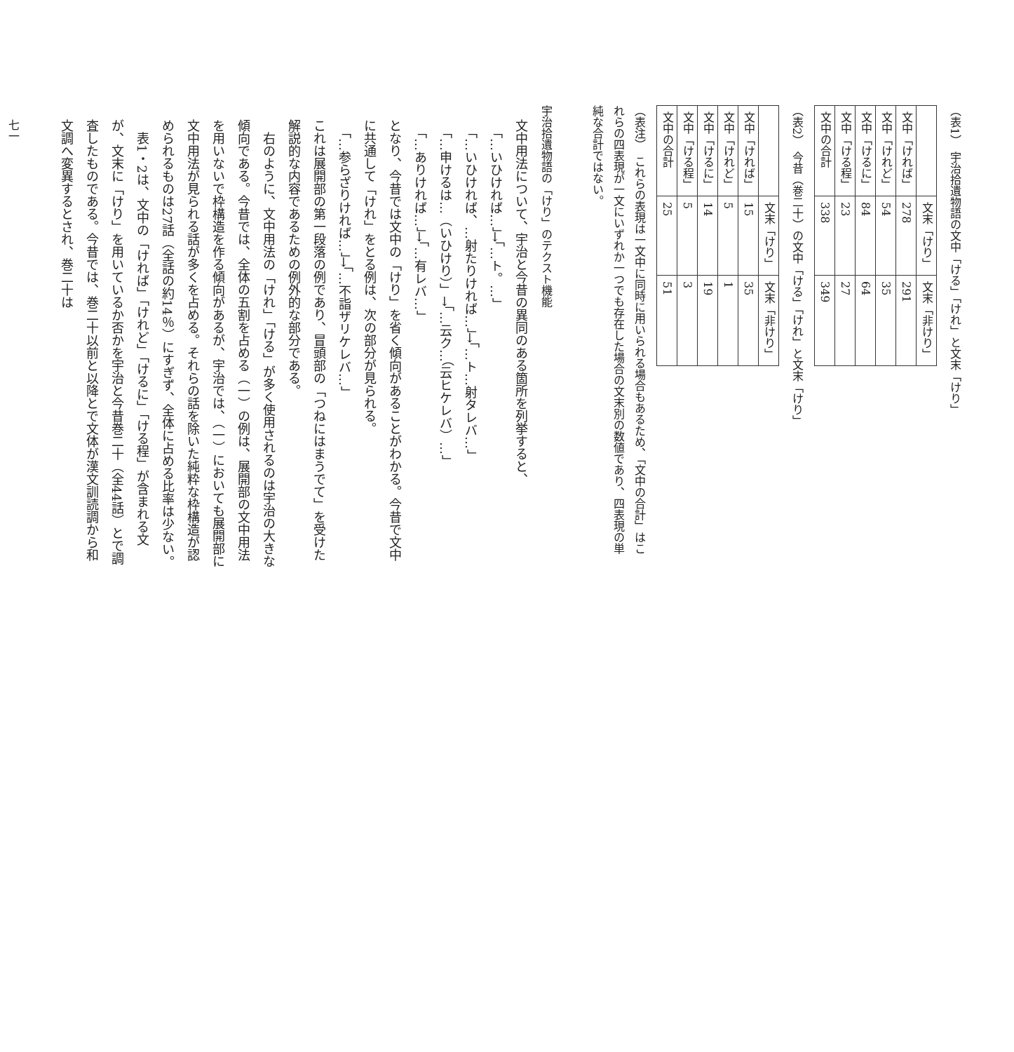（表1）　宇治拾遺物語の文中「ける」「けれ」と文末「けり」
| | 文末「けり」 | 文末「非けり」 |
| --- | --- | --- |
| 文中「ければ」 | 278 | 291 |
| 文中「けれど」 | 54 | 35 |
| 文中「けるに」 | 84 | 64 |
| 文中「ける程」 | 23 | 27 |
| 文中の合計 | 338 | 349 |
（表2）　今昔（巻二十）の文中「ける」「けれ」と文末「けり」
| | 文末「けり」 | 文末「非けり」 |
| --- | --- | --- |
| 文中「ければ」 | 15 | 35 |
| 文中「けれど」 | 5 | 1 |
| 文中「けるに」 | 14 | 19 |
| 文中「ける程」 | 5 | 3 |
| 文中の合計 | 25 | 51 |
（表注）　これらの表現は一文中に同時に用いられる場合もあるため、「文中の合計」はこれらの四表現が一文にいずれか一つでも存在した場合の文末別の数値であり、四表現の単純な合計ではない。
宇治拾遺物語の「けり」のテクスト機能
文中用法について、宇治と今昔の異同のある箇所を列挙すると、
　「…いひければ…」→「…ト。…」
　「…いひければ、…射たりければ…」→「…ト…射タレバ…」
　「…申けるは…（いひけり）」→「…云ク…（云ヒケレバ）…」
　「…ありければ…」→「…有レバ…」
となり、今昔では文中の「けり」を省く傾向があることがわかる。今昔で文中に共通して「けれ」をとる例は、次の部分が見られる。
　「…参らざりければ…」→「…不詣ザリケレバ…」
これは展開部の第一段落の例であり、冒頭部の「つねにはまうでて」を受けた解説的な内容であるための例外的な部分である。
　右のように、文中用法の「けれ」「ける」が多く使用されるのは宇治の大きな傾向である。今昔では、全体の五割を占める（一）の例は、展開部の文中用法を用いないで枠構造を作る傾向があるが、宇治では、（一）においても展開部に文中用法が見られる話が多くを占める。それらの話を除いた純粋な枠構造が認められるものは27話（全話の約14％）にすぎず、全体に占める比率は少ない。
　表1・2は、文中の「ければ」「けれど」「けるに」「ける程」が含まれる文が、文末に「けり」を用いているか否かを宇治と今昔巻二十（全44話）とで調査したものである。今昔では、巻二十以前と以降とで文体が漢文訓読調から和文調へ変異するとされ、巻二十は
七一